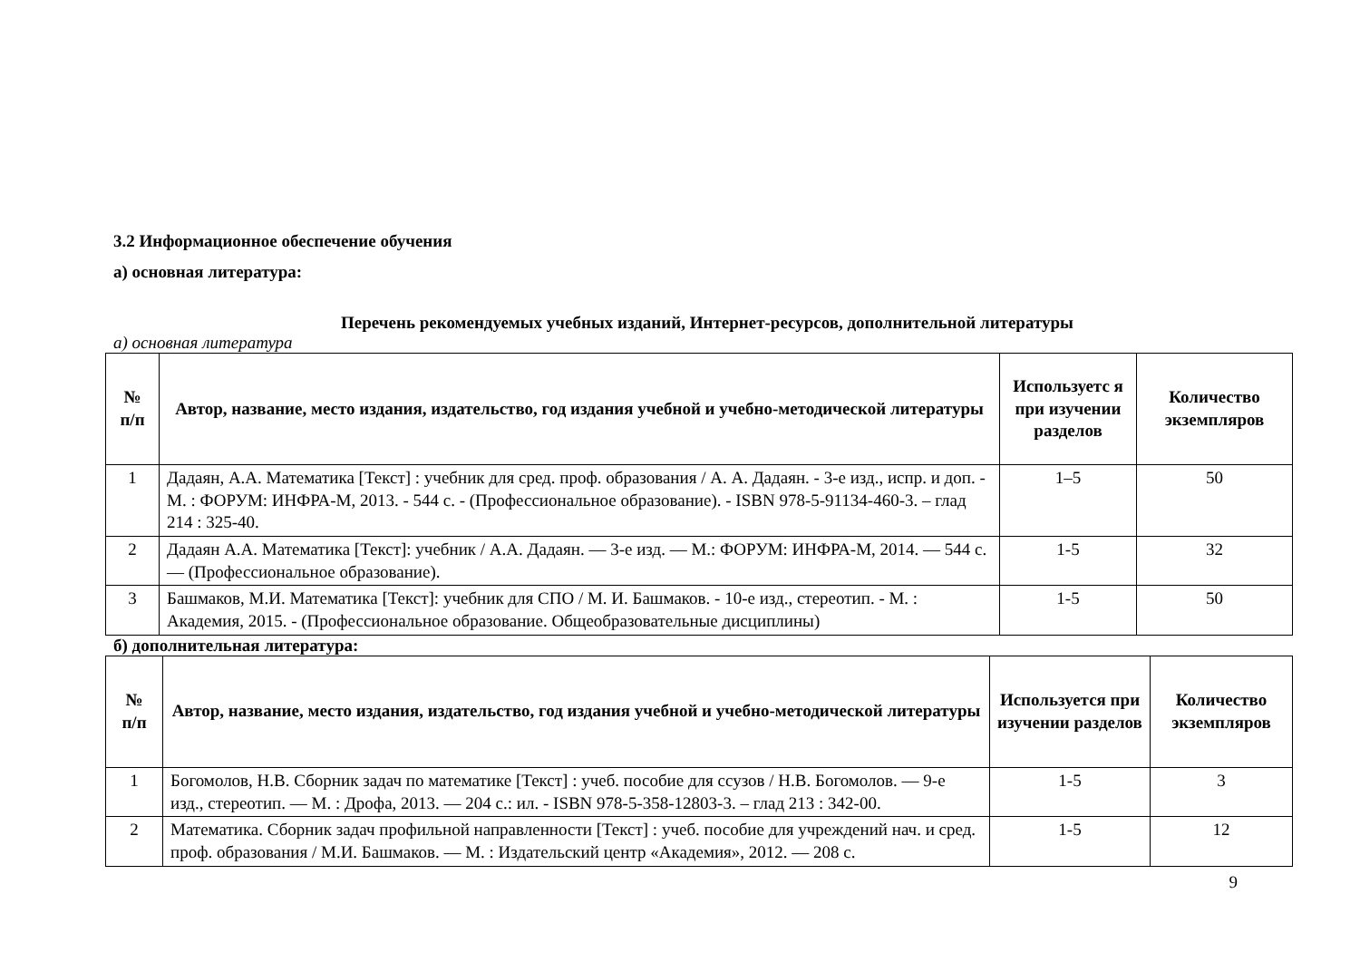3.2 Информационное обеспечение обучения
а) основная литература:
Перечень рекомендуемых учебных изданий, Интернет-ресурсов, дополнительной литературы
а) основная литература
| № п/п | Автор, название, место издания, издательство, год издания учебной и учебно-методической литературы | Используетс я при изучении разделов | Количество экземпляров |
| --- | --- | --- | --- |
| 1 | Дадаян, А.А. Математика [Текст] : учебник для сред. проф. образования / А. А. Дадаян. - 3-е изд., испр. и доп. - М. : ФОРУМ: ИНФРА-М, 2013. - 544 с. - (Профессиональное образование). - ISBN 978-5-91134-460-3. – глад 214 : 325-40. | 1–5 | 50 |
| 2 | Дадаян А.А. Математика [Текст]: учебник / А.А. Дадаян. — 3-е изд. — М.: ФОРУМ: ИНФРА-М, 2014. — 544 с. — (Профессиональное образование). | 1-5 | 32 |
| 3 | Башмаков, М.И. Математика [Текст]: учебник для СПО / М. И. Башмаков. - 10-е изд., стереотип. - М. : Академия, 2015. - (Профессиональное образование. Общеобразовательные дисциплины) | 1-5 | 50 |
б) дополнительная литература:
| № п/п | Автор, название, место издания, издательство, год издания учебной и учебно-методической литературы | Используется при изучении разделов | Количество экземпляров |
| --- | --- | --- | --- |
| 1 | Богомолов, Н.В. Сборник задач по математике [Текст] : учеб. пособие для ссузов / Н.В. Богомолов. — 9-е изд., стереотип. — М. : Дрофа, 2013. — 204 с.: ил. - ISBN 978-5-358-12803-3. – глад 213 : 342-00. | 1-5 | 3 |
| 2 | Математика. Сборник задач профильной направленности [Текст] : учеб. пособие для учреждений нач. и сред. проф. образования / М.И. Башмаков. — М. : Издательский центр «Академия», 2012. — 208 с. | 1-5 | 12 |
9